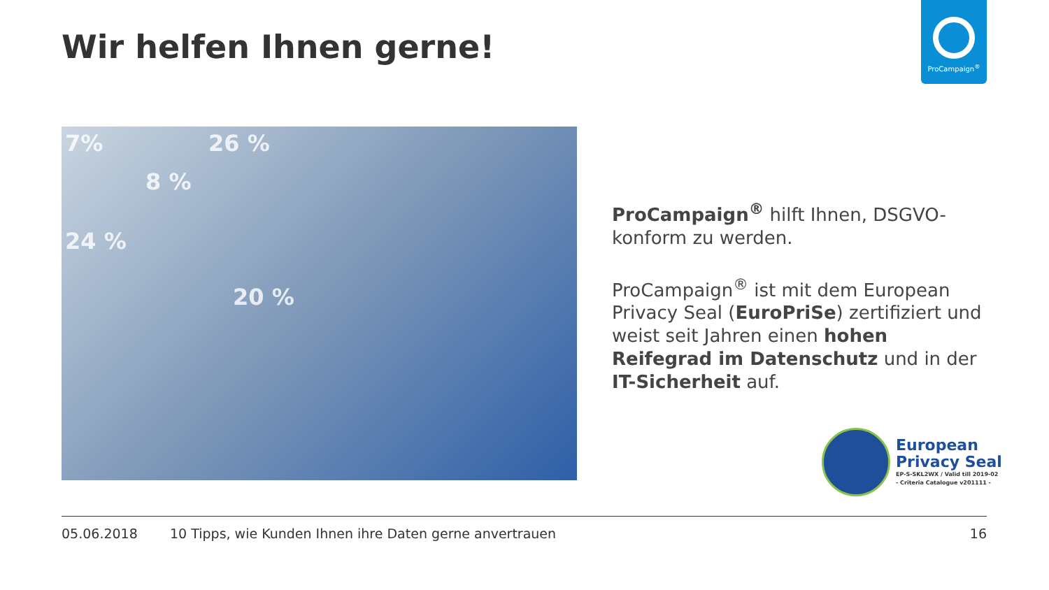Wir helfen Ihnen gerne!
ProCampaign<sup>®</sup>
7% 26 %
8 %
24 %
20 %
ProCampaign<sup>®</sup> hilft Ihnen, DSGVO-konform zu werden.
ProCampaign<sup>®</sup> ist mit dem European Privacy Seal (EuroPriSe) zertifiziert und weist seit Jahren einen hohen Reifegrad im Datenschutz und in der IT-Sicherheit auf.
European
Privacy Seal
EP-S-SKL2WX / Valid till 2019-02
- Criteria Catalogue v201111 -
05.06.2018 10 Tipps, wie Kunden Ihnen ihre Daten gerne anvertrauen 16